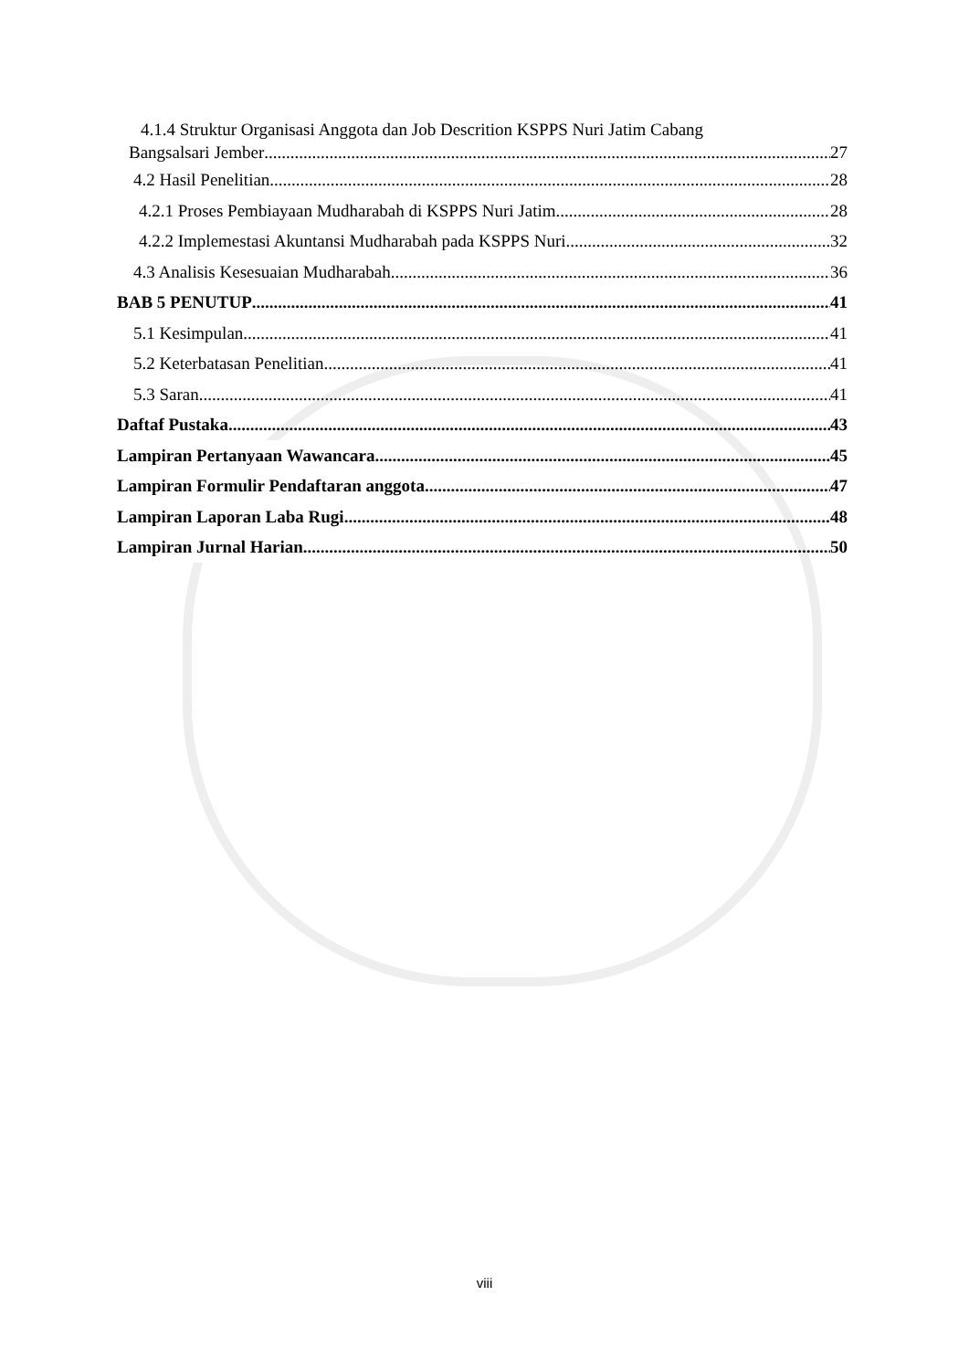4.1.4 Struktur Organisasi Anggota dan Job Descrition KSPPS Nuri Jatim Cabang
Bangsalsari Jember 27
4.2 Hasil Penelitian 28
4.2.1 Proses Pembiayaan Mudharabah di KSPPS Nuri Jatim 28
4.2.2 Implemestasi Akuntansi Mudharabah pada KSPPS Nuri 32
4.3 Analisis Kesesuaian Mudharabah 36
BAB 5 PENUTUP 41
5.1 Kesimpulan 41
5.2 Keterbatasan Penelitian 41
5.3 Saran 41
Daftaf Pustaka 43
Lampiran Pertanyaan Wawancara 45
Lampiran Formulir Pendaftaran anggota 47
Lampiran Laporan Laba Rugi 48
Lampiran Jurnal Harian 50
viii